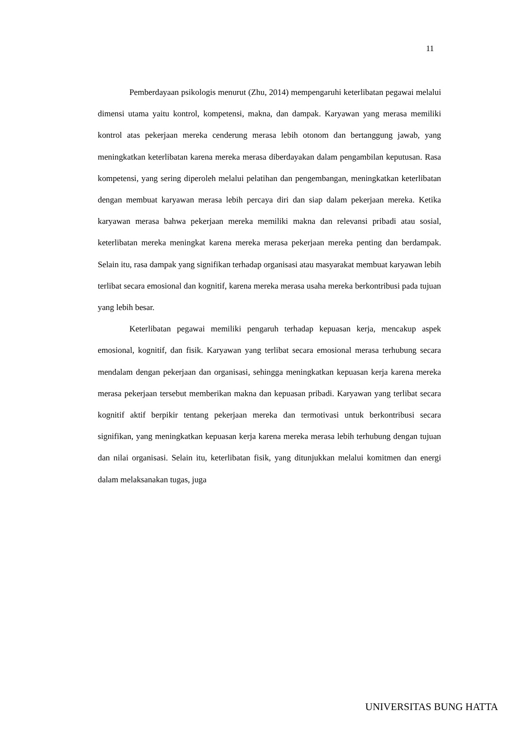11
Pemberdayaan psikologis menurut (Zhu, 2014) mempengaruhi keterlibatan pegawai melalui dimensi utama yaitu kontrol, kompetensi, makna, dan dampak. Karyawan yang merasa memiliki kontrol atas pekerjaan mereka cenderung merasa lebih otonom dan bertanggung jawab, yang meningkatkan keterlibatan karena mereka merasa diberdayakan dalam pengambilan keputusan. Rasa kompetensi, yang sering diperoleh melalui pelatihan dan pengembangan, meningkatkan keterlibatan dengan membuat karyawan merasa lebih percaya diri dan siap dalam pekerjaan mereka. Ketika karyawan merasa bahwa pekerjaan mereka memiliki makna dan relevansi pribadi atau sosial, keterlibatan mereka meningkat karena mereka merasa pekerjaan mereka penting dan berdampak. Selain itu, rasa dampak yang signifikan terhadap organisasi atau masyarakat membuat karyawan lebih terlibat secara emosional dan kognitif, karena mereka merasa usaha mereka berkontribusi pada tujuan yang lebih besar.
Keterlibatan pegawai memiliki pengaruh terhadap kepuasan kerja, mencakup aspek emosional, kognitif, dan fisik. Karyawan yang terlibat secara emosional merasa terhubung secara mendalam dengan pekerjaan dan organisasi, sehingga meningkatkan kepuasan kerja karena mereka merasa pekerjaan tersebut memberikan makna dan kepuasan pribadi. Karyawan yang terlibat secara kognitif aktif berpikir tentang pekerjaan mereka dan termotivasi untuk berkontribusi secara signifikan, yang meningkatkan kepuasan kerja karena mereka merasa lebih terhubung dengan tujuan dan nilai organisasi. Selain itu, keterlibatan fisik, yang ditunjukkan melalui komitmen dan energi dalam melaksanakan tugas, juga
UNIVERSITAS BUNG HATTA